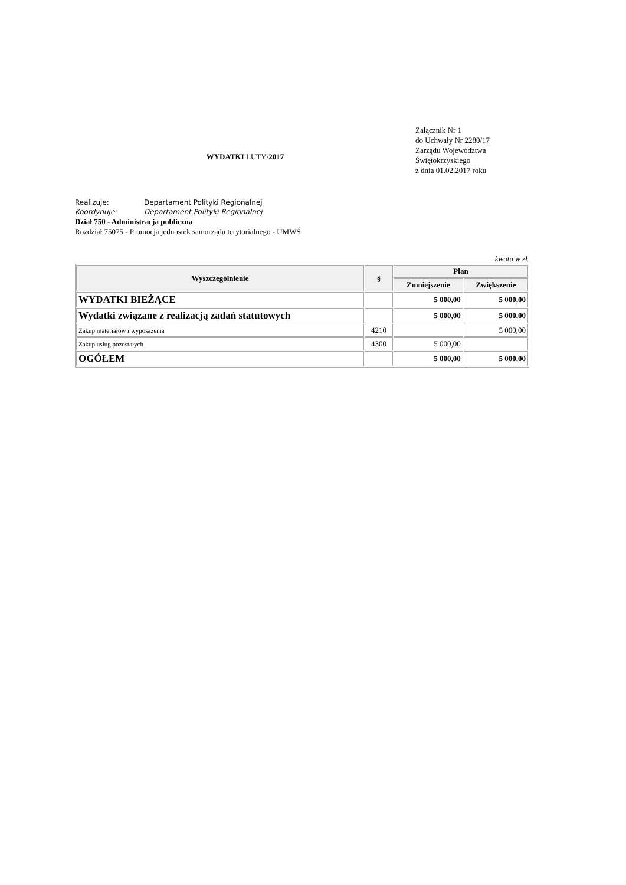WYDATKI LUTY/2017
Załącznik Nr 1
do Uchwały Nr 2280/17
Zarządu Województwa
Świętokrzyskiego
z dnia 01.02.2017 roku
Realizuje: Departament Polityki Regionalnej
Koordynuje: Departament Polityki Regionalnej
Dział 750 - Administracja publiczna
Rozdział 75075 - Promocja jednostek samorządu terytorialnego - UMWŚ
kwota w zł.
| Wyszczególnienie | § | Plan | |
| --- | --- | --- | --- |
| | | Zmniejszenie | Zwiększenie |
| WYDATKI BIEŻĄCE | | 5 000,00 | 5 000,00 |
| Wydatki związane z realizacją zadań statutowych | | 5 000,00 | 5 000,00 |
| Zakup materiałów i wyposażenia | 4210 | | 5 000,00 |
| Zakup usług pozostałych | 4300 | 5 000,00 | |
| OGÓŁEM | | 5 000,00 | 5 000,00 |